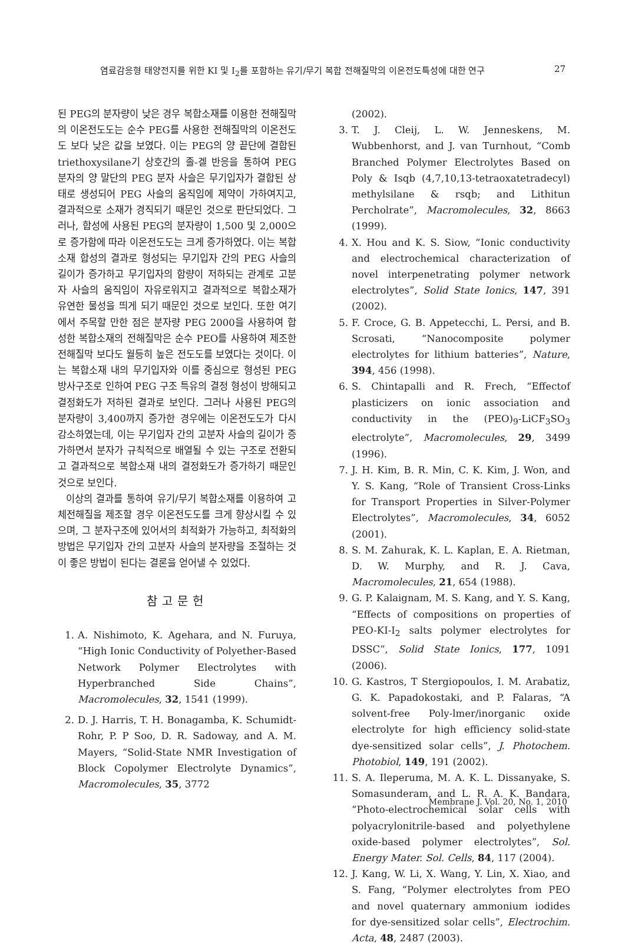염료감응형 태양전지를 위한 KI 및 I<sub>2</sub>를 포함하는 유기/무기 복합 전해질막의 이온전도특성에 대한 연구 27
된 PEG의 분자량이 낮은 경우 복합소재를 이용한 전해질막의 이온전도도는 순수 PEG를 사용한 전해질막의 이온전도도 보다 낮은 값을 보였다. 이는 PEG의 양 끝단에 결합된 triethoxysilane기 상호간의 졸-겔 반응을 통하여 PEG 분자의 양 말단의 PEG 분자 사슬은 무기입자가 결합된 상태로 생성되어 PEG 사슬의 움직임에 제약이 가하여지고, 결과적으로 소재가 경직되기 때문인 것으로 판단되었다. 그러나, 합성에 사용된 PEG의 분자량이 1,500 및 2,000으로 증가함에 따라 이온전도도는 크게 증가하였다. 이는 복합소재 합성의 결과로 형성되는 무기입자 간의 PEG 사슬의 길이가 증가하고 무기입자의 함량이 저하되는 관계로 고분자 사슬의 움직임이 자유로워지고 결과적으로 복합소재가 유연한 물성을 띄게 되기 때문인 것으로 보인다. 또한 여기에서 주목할 만한 점은 분자량 PEG 2000을 사용하여 합성한 복합소재의 전해질막은 순수 PEO를 사용하여 제조한 전해질막 보다도 월등히 높은 전도도를 보였다는 것이다. 이는 복합소재 내의 무기입자와 이를 중심으로 형성된 PEG 방사구조로 인하여 PEG 구조 특유의 결정 형성이 방해되고 결정화도가 저하된 결과로 보인다. 그러나 사용된 PEG의 분자량이 3,400까지 증가한 경우에는 이온전도도가 다시 감소하였는데, 이는 무기입자 간의 고분자 사슬의 길이가 증가하면서 분자가 규칙적으로 배열될 수 있는 구조로 전환되고 결과적으로 복합소재 내의 결정화도가 증가하기 때문인 것으로 보인다.
이상의 결과를 통하여 유기/무기 복합소재를 이용하여 고체전해질을 제조할 경우 이온전도도를 크게 향상시킬 수 있으며, 그 분자구조에 있어서의 최적화가 가능하고, 최적화의 방법은 무기입자 간의 고분자 사슬의 분자량을 조절하는 것이 좋은 방법이 된다는 결론을 얻어낼 수 있었다.
참고문헌
1. A. Nishimoto, K. Agehara, and N. Furuya, “High Ionic Conductivity of Polyether-Based Network Polymer Electrolytes with Hyperbranched Side Chains”, Macromolecules, 32, 1541 (1999).
2. D. J. Harris, T. H. Bonagamba, K. Schumidt-Rohr, P. P Soo, D. R. Sadoway, and A. M. Mayers, “Solid-State NMR Investigation of Block Copolymer Electrolyte Dynamics”, Macromolecules, 35, 3772
(2002).
3. T. J. Cleij, L. W. Jenneskens, M. Wubbenhorst, and J. van Turnhout, “Comb Branched Polymer Electrolytes Based on Poly & Isqb (4,7,10,13-tetraoxatetradecyl) methylsilane & rsqb; and Lithitun Percholrate”, Macromolecules, 32, 8663 (1999).
4. X. Hou and K. S. Siow, “Ionic conductivity and electrochemical characterization of novel interpenetrating polymer network electrolytes”, Solid State Ionics, 147, 391 (2002).
5. F. Croce, G. B. Appetecchi, L. Persi, and B. Scrosati, “Nanocomposite polymer electrolytes for lithium batteries”, Nature, 394, 456 (1998).
6. S. Chintapalli and R. Frech, “Effectof plasticizers on ionic association and conductivity in the (PEO)<sub>9</sub>-LiCF<sub>3</sub>SO<sub>3</sub> electrolyte”, Macromolecules, 29, 3499 (1996).
7. J. H. Kim, B. R. Min, C. K. Kim, J. Won, and Y. S. Kang, “Role of Transient Cross-Links for Transport Properties in Silver-Polymer Electrolytes”, Macromolecules, 34, 6052 (2001).
8. S. M. Zahurak, K. L. Kaplan, E. A. Rietman, D. W. Murphy, and R. J. Cava, Macromolecules, 21, 654 (1988).
9. G. P. Kalaignam, M. S. Kang, and Y. S. Kang, “Effects of compositions on properties of PEO-KI-I<sub>2</sub> salts polymer electrolytes for DSSC”, Solid State Ionics, 177, 1091 (2006).
10. G. Kastros, T Stergiopoulos, I. M. Arabatiz, G. K. Papadokostaki, and P. Falaras, “A solvent-free Poly-lmer/inorganic oxide electrolyte for high efficiency solid-state dye-sensitized solar cells”, J. Photochem. Photobiol, 149, 191 (2002).
11. S. A. Ileperuma, M. A. K. L. Dissanyake, S. Somasunderam, and L. R. A. K. Bandara, “Photo-electrochemical solar cells with polyacrylonitrile-based and polyethylene oxide-based polymer electrolytes”, Sol. Energy Mater. Sol. Cells, 84, 117 (2004).
12. J. Kang, W. Li, X. Wang, Y. Lin, X. Xiao, and S. Fang, “Polymer electrolytes from PEO and novel quaternary ammonium iodides for dye-sensitized solar cells”, Electrochim. Acta, 48, 2487 (2003).
Membrane J. Vol. 20, No. 1, 2010